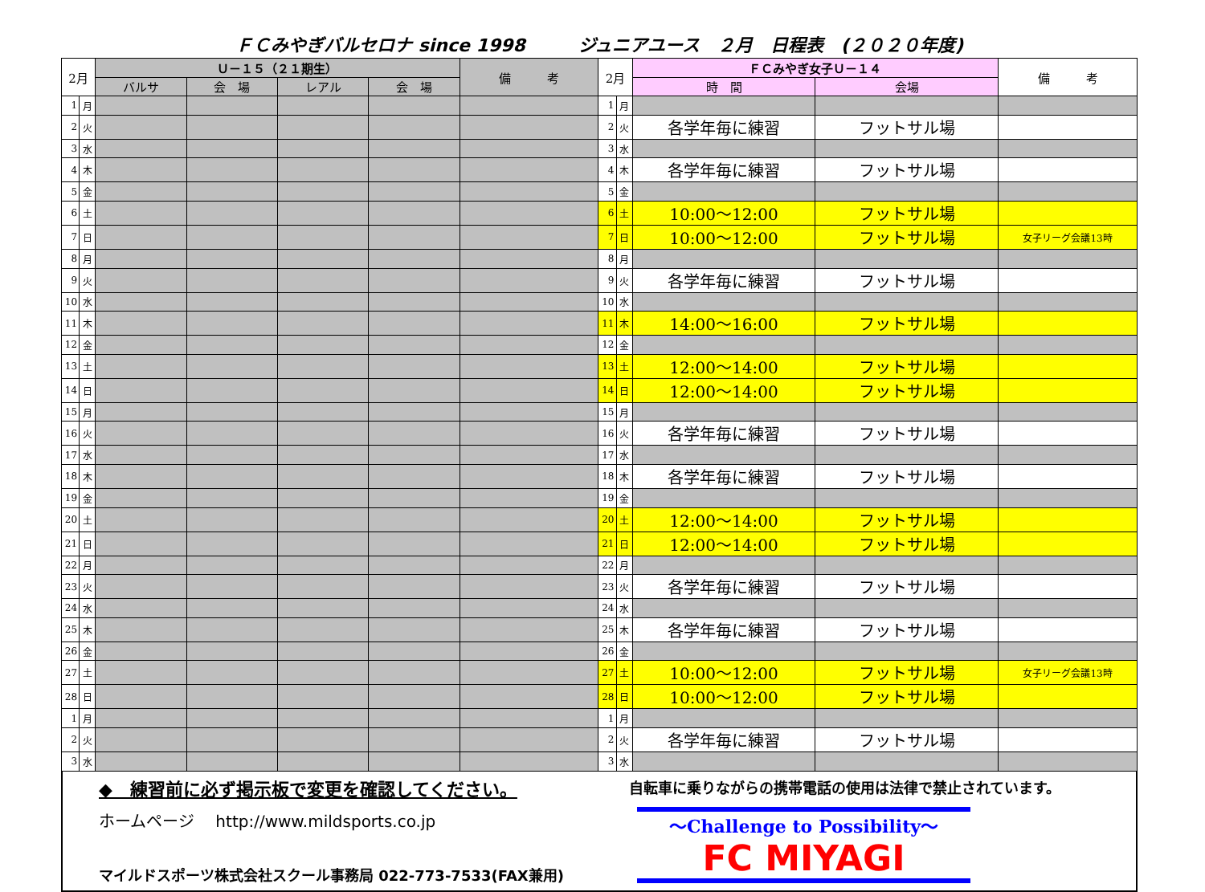ＦＣみやぎバルセロナ since 1998　　　ジュニアユース　２月　日程表　(２０２０年度)
| 2月 | | Ｕ－１５（２１期生） | | | | 備 考 | 2月 | | ＦＣみやぎ女子Ｕ－１４ | | 備 考 |
| --- | --- | --- | --- | --- | --- | --- | --- | --- | --- | --- | --- |
| | | バルサ | 会 場 | レアル | 会 場 | | | | 時 間 | 会場 | |
| 1 | 月 | | | | | | 1 | 月 | | | |
| 2 | 火 | | | | | | 2 | 火 | 各学年毎に練習 | フットサル場 | |
| 3 | 水 | | | | | | 3 | 水 | | | |
| 4 | 木 | | | | | | 4 | 木 | 各学年毎に練習 | フットサル場 | |
| 5 | 金 | | | | | | 5 | 金 | | | |
| 6 | 土 | | | | | | 6 | 土 | 10:00～12:00 | フットサル場 | |
| 7 | 日 | | | | | | 7 | 日 | 10:00～12:00 | フットサル場 | 女子リーグ会議13時 |
| 8 | 月 | | | | | | 8 | 月 | | | |
| 9 | 火 | | | | | | 9 | 火 | 各学年毎に練習 | フットサル場 | |
| 10 | 水 | | | | | | 10 | 水 | | | |
| 11 | 木 | | | | | | 11 | 木 | 14:00～16:00 | フットサル場 | |
| 12 | 金 | | | | | | 12 | 金 | | | |
| 13 | 土 | | | | | | 13 | 土 | 12:00～14:00 | フットサル場 | |
| 14 | 日 | | | | | | 14 | 日 | 12:00～14:00 | フットサル場 | |
| 15 | 月 | | | | | | 15 | 月 | | | |
| 16 | 火 | | | | | | 16 | 火 | 各学年毎に練習 | フットサル場 | |
| 17 | 水 | | | | | | 17 | 水 | | | |
| 18 | 木 | | | | | | 18 | 木 | 各学年毎に練習 | フットサル場 | |
| 19 | 金 | | | | | | 19 | 金 | | | |
| 20 | 土 | | | | | | 20 | 土 | 12:00～14:00 | フットサル場 | |
| 21 | 日 | | | | | | 21 | 日 | 12:00～14:00 | フットサル場 | |
| 22 | 月 | | | | | | 22 | 月 | | | |
| 23 | 火 | | | | | | 23 | 火 | 各学年毎に練習 | フットサル場 | |
| 24 | 水 | | | | | | 24 | 水 | | | |
| 25 | 木 | | | | | | 25 | 木 | 各学年毎に練習 | フットサル場 | |
| 26 | 金 | | | | | | 26 | 金 | | | |
| 27 | 土 | | | | | | 27 | 土 | 10:00～12:00 | フットサル場 | 女子リーグ会議13時 |
| 28 | 日 | | | | | | 28 | 日 | 10:00～12:00 | フットサル場 | |
| 1 | 月 | | | | | | 1 | 月 | | | |
| 2 | 火 | | | | | | 2 | 火 | 各学年毎に練習 | フットサル場 | |
| 3 | 水 | | | | | | 3 | 水 | | | |
◆　練習前に必ず掲示板で変更を確認してください。
ホームページ　 http://www.mildsports.co.jp
マイルドスポーツ株式会社スクール事務局 022-773-7533(FAX兼用)
自転車に乗りながらの携帯電話の使用は法律で禁止されています。
～Challenge to Possibility～
FC MIYAGI